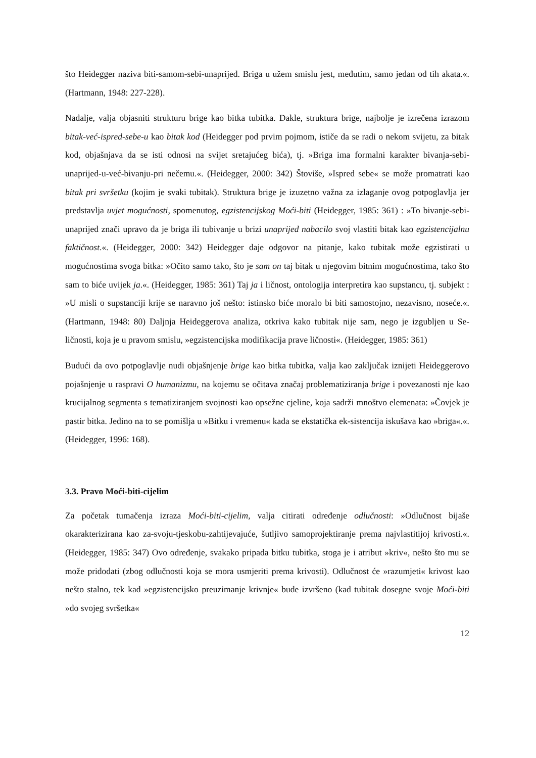što Heidegger naziva biti-samom-sebi-unaprijed. Briga u užem smislu jest, međutim, samo jedan od tih akata.«. (Hartmann, 1948: 227-228).
Nadalje, valja objasniti strukturu brige kao bitka tubitka. Dakle, struktura brige, najbolje je izrečena izrazom bitak-već-ispred-sebe-u kao bitak kod (Heidegger pod prvim pojmom, ističe da se radi o nekom svijetu, za bitak kod, objašnjava da se isti odnosi na svijet sretajućeg bića), tj. »Briga ima formalni karakter bivanja-sebi-unaprijed-u-već-bivanju-pri nečemu.«. (Heidegger, 2000: 342) Štoviše, »Ispred sebe« se može promatrati kao bitak pri svršetku (kojim je svaki tubitak). Struktura brige je izuzetno važna za izlaganje ovog potpoglavlja jer predstavlja uvjet mogućnosti, spomenutog, egzistencijskog Moći-biti (Heidegger, 1985: 361) : »To bivanje-sebi-unaprijed znači upravo da je briga ili tubivanje u brizi unaprijed nabacilo svoj vlastiti bitak kao egzistencijalnu faktičnost.«. (Heidegger, 2000: 342) Heidegger daje odgovor na pitanje, kako tubitak može egzistirati u mogućnostima svoga bitka: »Očito samo tako, što je sam on taj bitak u njegovim bitnim mogućnostima, tako što sam to biće uvijek ja.«. (Heidegger, 1985: 361) Taj ja i ličnost, ontologija interpretira kao supstancu, tj. subjekt : »U misli o supstanciji krije se naravno još nešto: istinsko biće moralo bi biti samostojno, nezavisno, noseće.«. (Hartmann, 1948: 80) Daljnja Heideggerova analiza, otkriva kako tubitak nije sam, nego je izgubljen u Se-ličnosti, koja je u pravom smislu, »egzistencijska modifikacija prave ličnosti«. (Heidegger, 1985: 361)
Budući da ovo potpoglavlje nudi objašnjenje brige kao bitka tubitka, valja kao zaključak iznijeti Heideggerovo pojašnjenje u raspravi O humanizmu, na kojemu se očitava značaj problematiziranja brige i povezanosti nje kao krucijalnog segmenta s tematiziranjem svojnosti kao opsežne cjeline, koja sadrži mnoštvo elemenata: »Čovjek je pastir bitka. Jedino na to se pomišlja u »Bitku i vremenu« kada se ekstatička ek-sistencija iskušava kao »briga«.«. (Heidegger, 1996: 168).
3.3. Pravo Moći-biti-cijelim
Za početak tumačenja izraza Moći-biti-cijelim, valja citirati određenje odlučnosti: »Odlučnost bijaše okarakterizirana kao za-svoju-tjeskobu-zahtijevajuće, šutljivo samoprojektiranje prema najvlastitijoj krivosti.«. (Heidegger, 1985: 347) Ovo određenje, svakako pripada bitku tubitka, stoga je i atribut »kriv«, nešto što mu se može pridodati (zbog odlučnosti koja se mora usmjeriti prema krivosti). Odlučnost će »razumjeti« krivost kao nešto stalno, tek kad »egzistencijsko preuzimanje krivnje« bude izvršeno (kad tubitak dosegne svoje Moći-biti »do svojeg svršetka«
12